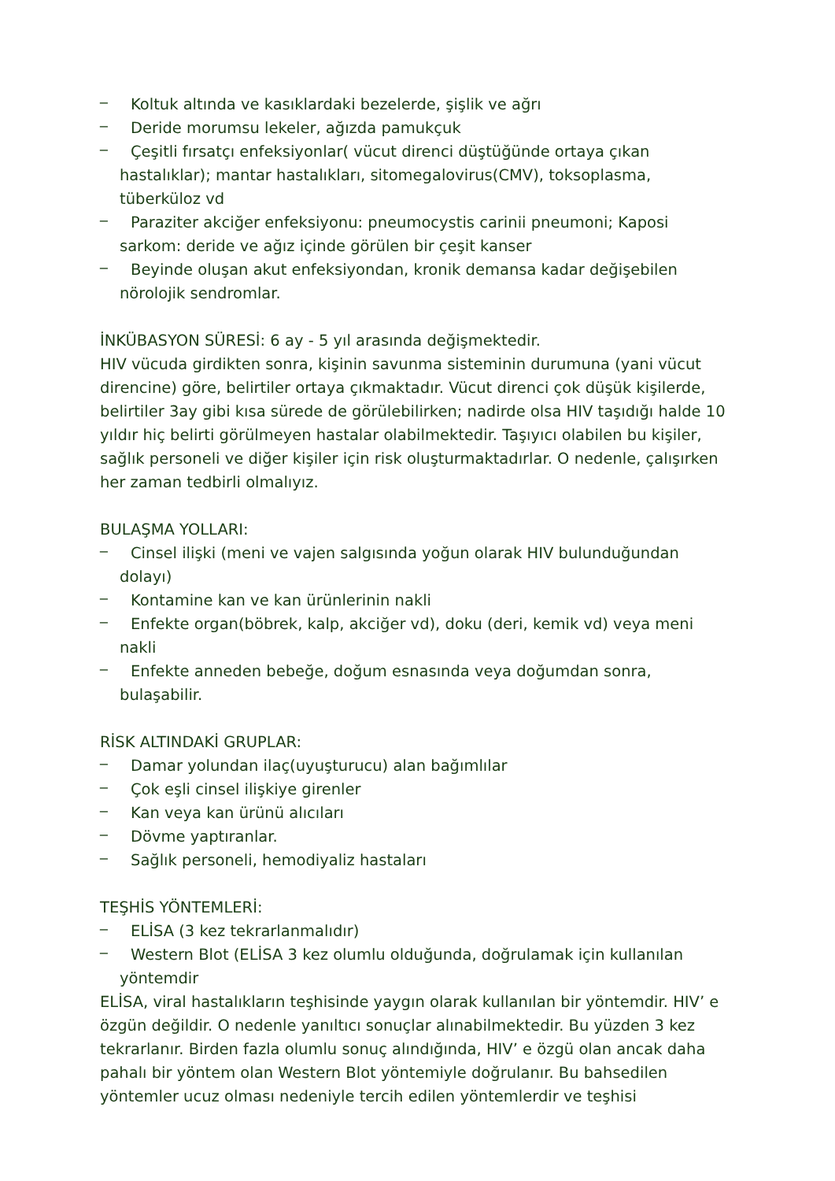_
Koltuk altında ve kasıklardaki bezelerde, şişlik ve ağrı
_
Deride morumsu lekeler, ağızda pamukçuk
_
Çeşitli fırsatçı enfeksiyonlar( vücut direnci düştüğünde ortaya çıkan hastalıklar); mantar hastalıkları, sitomegalovirus(CMV), toksoplasma, tüberküloz vd
_
Paraziter akciğer enfeksiyonu: pneumocystis carinii pneumoni; Kaposi sarkom: deride ve ağız içinde görülen bir çeşit kanser
_
Beyinde oluşan akut enfeksiyondan, kronik demansa kadar değişebilen nörolojik sendromlar.
İNKÜBASYON SÜRESİ: 6 ay - 5 yıl arasında değişmektedir.
HIV vücuda girdikten sonra, kişinin savunma sisteminin durumuna (yani vücut direncine) göre, belirtiler ortaya çıkmaktadır. Vücut direnci çok düşük kişilerde, belirtiler 3ay gibi kısa sürede de görülebilirken; nadirde olsa HIV taşıdığı halde 10 yıldır hiç belirti görülmeyen hastalar olabilmektedir. Taşıyıcı olabilen bu kişiler, sağlık personeli ve diğer kişiler için risk oluşturmaktadırlar. O nedenle, çalışırken her zaman tedbirli olmalıyız.
BULAŞMA YOLLARI:
_
Cinsel ilişki (meni ve vajen salgısında yoğun olarak HIV bulunduğundan dolayı)
_
Kontamine kan ve kan ürünlerinin nakli
_
Enfekte organ(böbrek, kalp, akciğer vd), doku (deri, kemik vd) veya meni nakli
_
Enfekte anneden bebeğe, doğum esnasında veya doğumdan sonra, bulaşabilir.
RİSK ALTINDAKİ GRUPLAR:
_
Damar yolundan ilaç(uyuşturucu) alan bağımlılar
_
Çok eşli cinsel ilişkiye girenler
_
Kan veya kan ürünü alıcıları
_
Dövme yaptıranlar.
_
Sağlık personeli, hemodiyaliz hastaları
TEŞHİS YÖNTEMLERİ:
_
ELİSA (3 kez tekrarlanmalıdır)
_
Western Blot (ELİSA 3 kez olumlu olduğunda, doğrulamak için kullanılan yöntemdir
ELİSA, viral hastalıkların teşhisinde yaygın olarak kullanılan bir yöntemdir. HIV’ e özgün değildir. O nedenle yanıltıcı sonuçlar alınabilmektedir. Bu yüzden 3 kez tekrarlanır. Birden fazla olumlu sonuç alındığında, HIV’ e özgü olan ancak daha pahalı bir yöntem olan Western Blot yöntemiyle doğrulanır. Bu bahsedilen yöntemler ucuz olması nedeniyle tercih edilen yöntemlerdir ve teşhisi